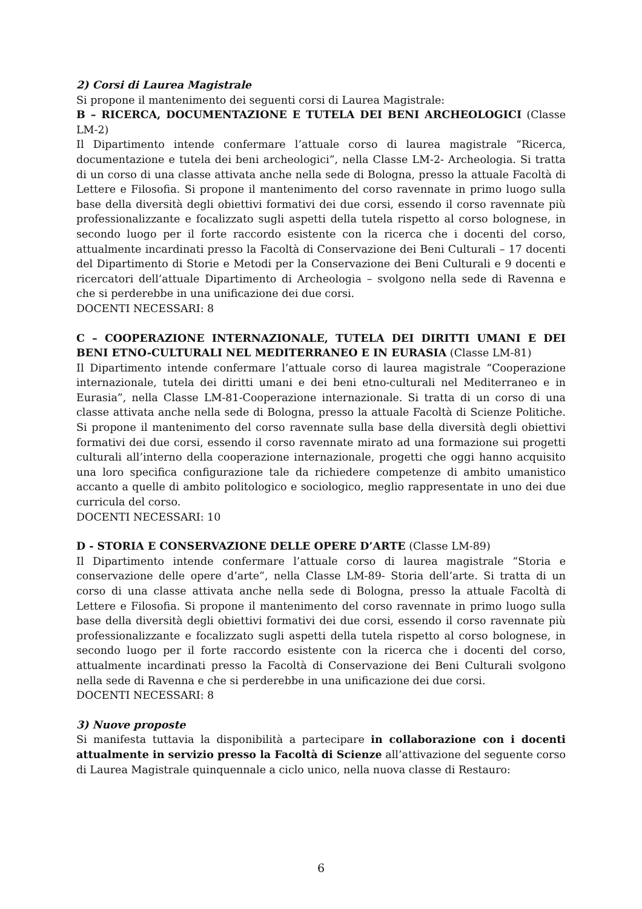2) Corsi di Laurea Magistrale
Si propone il mantenimento dei seguenti corsi di Laurea Magistrale:
B – RICERCA, DOCUMENTAZIONE E TUTELA DEI BENI ARCHEOLOGICI (Classe LM-2)
Il Dipartimento intende confermare l’attuale corso di laurea magistrale “Ricerca, documentazione e tutela dei beni archeologici”, nella Classe LM-2- Archeologia. Si tratta di un corso di una classe attivata anche nella sede di Bologna, presso la attuale Facoltà di Lettere e Filosofia. Si propone il mantenimento del corso ravennate in primo luogo sulla base della diversità degli obiettivi formativi dei due corsi, essendo il corso ravennate più professionalizzante e focalizzato sugli aspetti della tutela rispetto al corso bolognese, in secondo luogo per il forte raccordo esistente con la ricerca che i docenti del corso, attualmente incardinati presso la Facoltà di Conservazione dei Beni Culturali – 17 docenti del Dipartimento di Storie e Metodi per la Conservazione dei Beni Culturali e 9 docenti e ricercatori dell’attuale Dipartimento di Archeologia – svolgono nella sede di Ravenna e che si perderebbe in una unificazione dei due corsi.
DOCENTI NECESSARI: 8
C – COOPERAZIONE INTERNAZIONALE, TUTELA DEI DIRITTI UMANI E DEI BENI ETNO-CULTURALI NEL MEDITERRANEO E IN EURASIA (Classe LM-81)
Il Dipartimento intende confermare l’attuale corso di laurea magistrale “Cooperazione internazionale, tutela dei diritti umani e dei beni etno-culturali nel Mediterraneo e in Eurasia”, nella Classe LM-81-Cooperazione internazionale. Si tratta di un corso di una classe attivata anche nella sede di Bologna, presso la attuale Facoltà di Scienze Politiche. Si propone il mantenimento del corso ravennate sulla base della diversità degli obiettivi formativi dei due corsi, essendo il corso ravennate mirato ad una formazione sui progetti culturali all’interno della cooperazione internazionale, progetti che oggi hanno acquisito una loro specifica configurazione tale da richiedere competenze di ambito umanistico accanto a quelle di ambito politologico e sociologico, meglio rappresentate in uno dei due curricula del corso.
DOCENTI NECESSARI: 10
D - STORIA E CONSERVAZIONE DELLE OPERE D’ARTE (Classe LM-89)
Il Dipartimento intende confermare l’attuale corso di laurea magistrale “Storia e conservazione delle opere d’arte”, nella Classe LM-89- Storia dell’arte. Si tratta di un corso di una classe attivata anche nella sede di Bologna, presso la attuale Facoltà di Lettere e Filosofia. Si propone il mantenimento del corso ravennate in primo luogo sulla base della diversità degli obiettivi formativi dei due corsi, essendo il corso ravennate più professionalizzante e focalizzato sugli aspetti della tutela rispetto al corso bolognese, in secondo luogo per il forte raccordo esistente con la ricerca che i docenti del corso, attualmente incardinati presso la Facoltà di Conservazione dei Beni Culturali svolgono nella sede di Ravenna e che si perderebbe in una unificazione dei due corsi.
DOCENTI NECESSARI: 8
3) Nuove proposte
Si manifesta tuttavia la disponibilità a partecipare in collaborazione con i docenti attualmente in servizio presso la Facoltà di Scienze all’attivazione del seguente corso di Laurea Magistrale quinquennale a ciclo unico, nella nuova classe di Restauro:
6